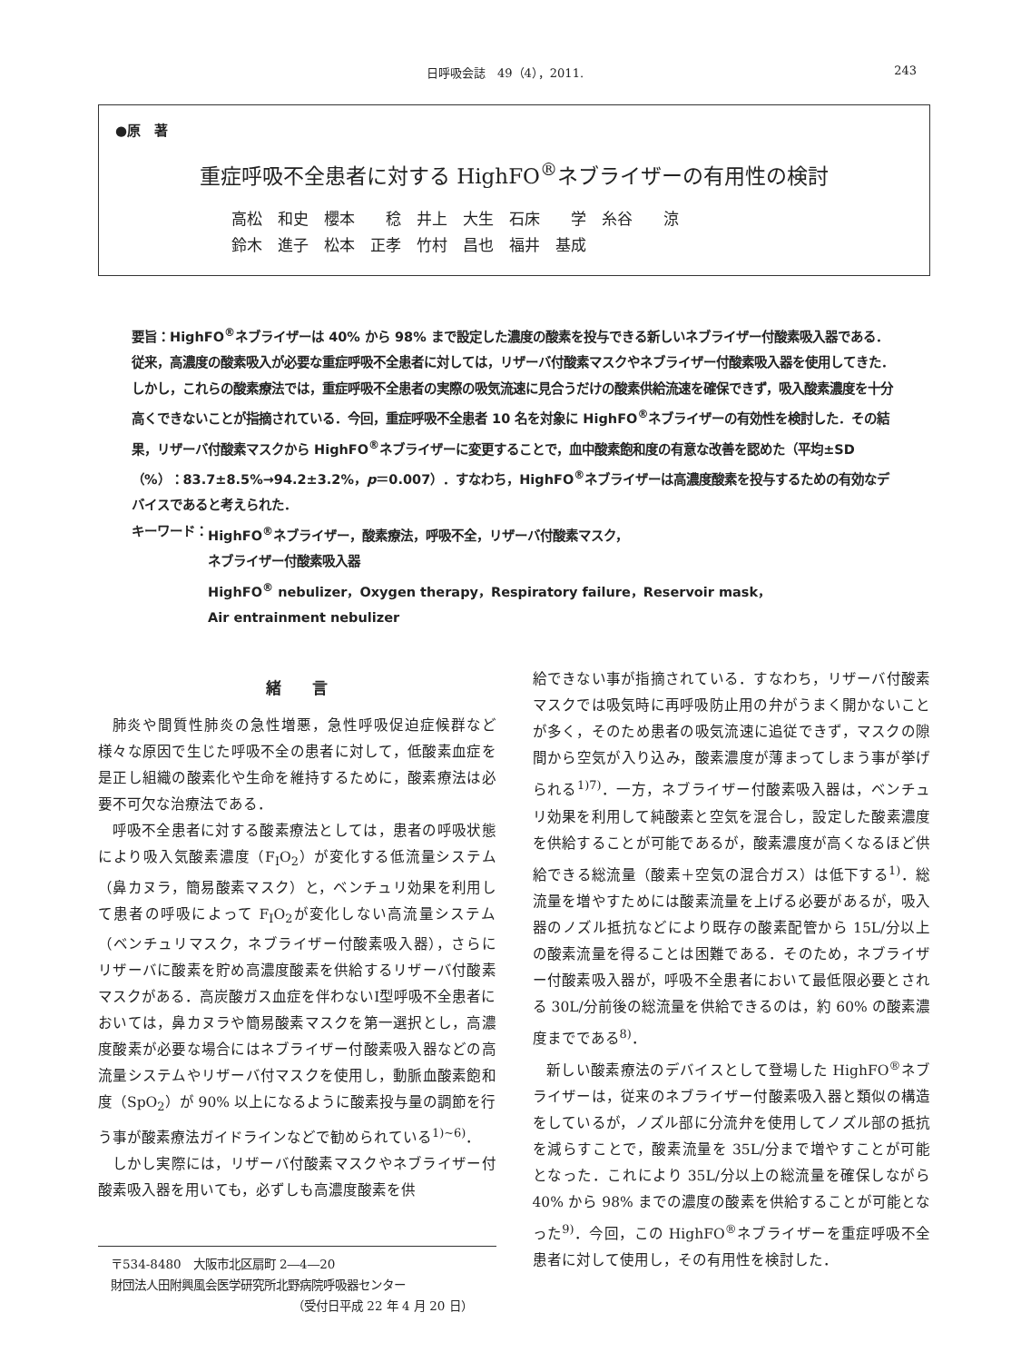日呼吸会誌　49（4），2011. 243
●原　著
重症呼吸不全患者に対する HighFO<sup>®</sup>ネブライザーの有用性の検討
高松　和史　櫻本　　稔　井上　大生　石床　　学　糸谷　　涼
鈴木　進子　松本　正孝　竹村　昌也　福井　基成
要旨：HighFO<sup>®</sup>ネブライザーは 40% から 98% まで設定した濃度の酸素を投与できる新しいネブライザー付酸素吸入器である．従来，高濃度の酸素吸入が必要な重症呼吸不全患者に対しては，リザーバ付酸素マスクやネブライザー付酸素吸入器を使用してきた．しかし，これらの酸素療法では，重症呼吸不全患者の実際の吸気流速に見合うだけの酸素供給流速を確保できず，吸入酸素濃度を十分高くできないことが指摘されている．今回，重症呼吸不全患者 10 名を対象に HighFO<sup>®</sup>ネブライザーの有効性を検討した．その結果，リザーバ付酸素マスクから HighFO<sup>®</sup>ネブライザーに変更することで，血中酸素飽和度の有意な改善を認めた（平均±SD（%）：83.7±8.5%→94.2±3.2%，p＝0.007）．すなわち，HighFO<sup>®</sup>ネブライザーは高濃度酸素を投与するための有効なデバイスであると考えられた．
キーワード： HighFO<sup>®</sup>ネブライザー，酸素療法，呼吸不全，リザーバ付酸素マスク，
ネブライザー付酸素吸入器
HighFO<sup>®</sup> nebulizer，Oxygen therapy，Respiratory failure，Reservoir mask，
Air entrainment nebulizer
緒　　言
肺炎や間質性肺炎の急性増悪，急性呼吸促迫症候群など様々な原因で生じた呼吸不全の患者に対して，低酸素血症を是正し組織の酸素化や生命を維持するために，酸素療法は必要不可欠な治療法である．
呼吸不全患者に対する酸素療法としては，患者の呼吸状態により吸入気酸素濃度（F<sub>I</sub>O<sub>2</sub>）が変化する低流量システム（鼻カヌラ，簡易酸素マスク）と，ベンチュリ効果を利用して患者の呼吸によって F<sub>I</sub>O<sub>2</sub>が変化しない高流量システム（ベンチュリマスク，ネブライザー付酸素吸入器），さらにリザーバに酸素を貯め高濃度酸素を供給するリザーバ付酸素マスクがある．高炭酸ガス血症を伴わないⅠ型呼吸不全患者においては，鼻カヌラや簡易酸素マスクを第一選択とし，高濃度酸素が必要な場合にはネブライザー付酸素吸入器などの高流量システムやリザーバ付マスクを使用し，動脈血酸素飽和度（SpO<sub>2</sub>）が 90% 以上になるように酸素投与量の調節を行う事が酸素療法ガイドラインなどで勧められている<sup>1)~6)</sup>．
しかし実際には，リザーバ付酸素マスクやネブライザー付酸素吸入器を用いても，必ずしも高濃度酸素を供
〒534-8480　大阪市北区扇町 2―4―20
財団法人田附興風会医学研究所北野病院呼吸器センター
（受付日平成 22 年 4 月 20 日）
給できない事が指摘されている．すなわち，リザーバ付酸素マスクでは吸気時に再呼吸防止用の弁がうまく開かないことが多く，そのため患者の吸気流速に追従できず，マスクの隙間から空気が入り込み，酸素濃度が薄まってしまう事が挙げられる<sup>1)7)</sup>．一方，ネブライザー付酸素吸入器は，ベンチュリ効果を利用して純酸素と空気を混合し，設定した酸素濃度を供給することが可能であるが，酸素濃度が高くなるほど供給できる総流量（酸素＋空気の混合ガス）は低下する<sup>1)</sup>．総流量を増やすためには酸素流量を上げる必要があるが，吸入器のノズル抵抗などにより既存の酸素配管から 15L/分以上の酸素流量を得ることは困難である．そのため，ネブライザー付酸素吸入器が，呼吸不全患者において最低限必要とされる 30L/分前後の総流量を供給できるのは，約 60% の酸素濃度までである<sup>8)</sup>．
新しい酸素療法のデバイスとして登場した HighFO<sup>®</sup>ネブライザーは，従来のネブライザー付酸素吸入器と類似の構造をしているが，ノズル部に分流弁を使用してノズル部の抵抗を減らすことで，酸素流量を 35L/分まで増やすことが可能となった．これにより 35L/分以上の総流量を確保しながら 40% から 98% までの濃度の酸素を供給することが可能となった<sup>9)</sup>．今回，この HighFO<sup>®</sup>ネブライザーを重症呼吸不全患者に対して使用し，その有用性を検討した．